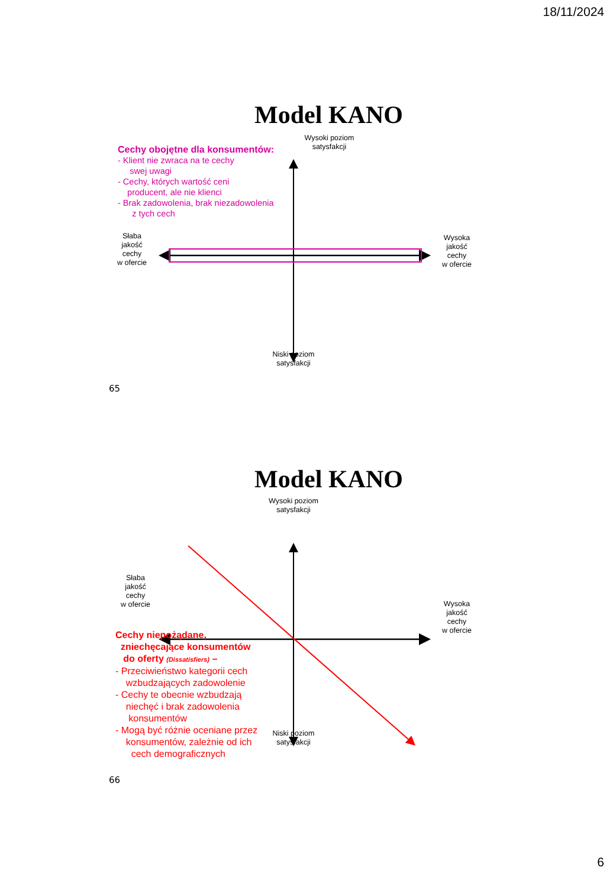18/11/2024
Model KANO
Cechy obojętne dla konsumentów:
- Klient nie zwraca na te cechy
swej uwagi
- Cechy, których wartość ceni
producent, ale nie klienci
- Brak zadowolenia, brak niezadowolenia
z tych cech
Wysoki poziom
satysfakcji
Słaba
jakość
cechy
w ofercie
Wysoka
jakość
cechy
w ofercie
Niski poziom
satysfakcji
65
Model KANO
Wysoki poziom
satysfakcji
Słaba
jakość
cechy
w ofercie
Wysoka
jakość
cechy
w ofercie
Cechy niepożądane,
zniechęcające konsumentów
do oferty (Dissatisfiers) –
- Przeciwieństwo kategorii cech
wzbudzających zadowolenie
- Cechy te obecnie wzbudzają
niechęć i brak zadowolenia
konsumentów
- Mogą być różnie oceniane przez
konsumentów, zależnie od ich
cech demograficznych
Niski poziom
satysfakcji
66
6